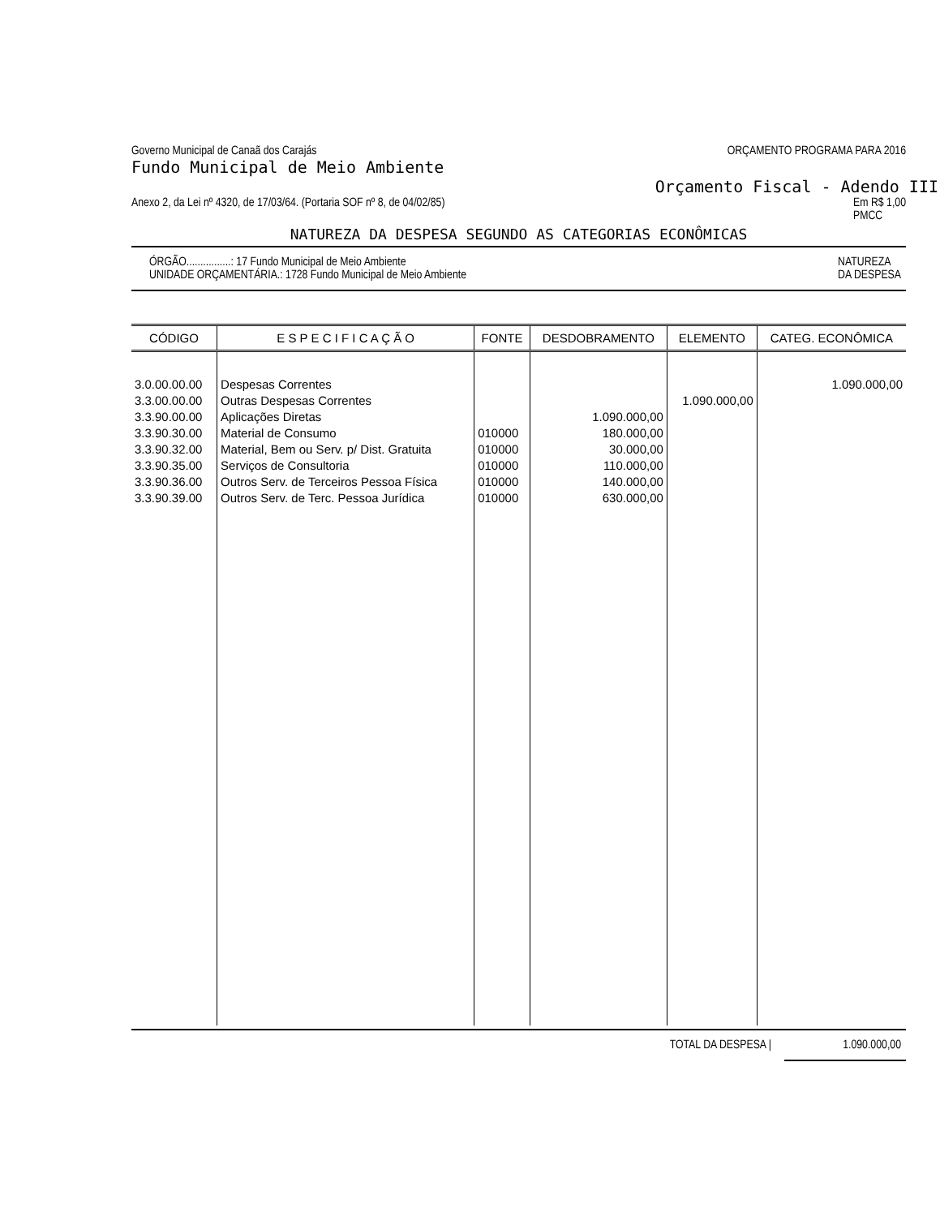Governo Municipal de Canaã dos Carajás ORÇAMENTO PROGRAMA PARA 2016
Fundo Municipal de Meio Ambiente
Orçamento Fiscal - Adendo III
Anexo 2, da Lei nº 4320, de 17/03/64. (Portaria SOF nº 8, de 04/02/85) Em R$ 1,00
PMCC
NATUREZA DA DESPESA SEGUNDO AS CATEGORIAS ECONÔMICAS
ÓRGÃO................: 17 Fundo Municipal de Meio Ambiente
UNIDADE ORÇAMENTÁRIA.: 1728 Fundo Municipal de Meio Ambiente NATUREZA
DA DESPESA
| CÓDIGO | E S P E C I F I C A Ç Ã O | FONTE | DESDOBRAMENTO | ELEMENTO | CATEG. ECONÔMICA |
| --- | --- | --- | --- | --- | --- |
| 3.0.00.00.00 3.3.00.00.00 3.3.90.00.00 3.3.90.30.00 3.3.90.32.00 3.3.90.35.00 3.3.90.36.00 3.3.90.39.00 | Despesas Correntes Outras Despesas Correntes Aplicações Diretas Material de Consumo Material, Bem ou Serv. p/ Dist. Gratuita Serviços de Consultoria Outros Serv. de Terceiros Pessoa Física Outros Serv. de Terc. Pessoa Jurídica | 010000 010000 010000 010000 010000 | 1.090.000,00 180.000,00 30.000,00 110.000,00 140.000,00 630.000,00 | 1.090.000,00 | 1.090.000,00 |
TOTAL DA DESPESA | 1.090.000,00